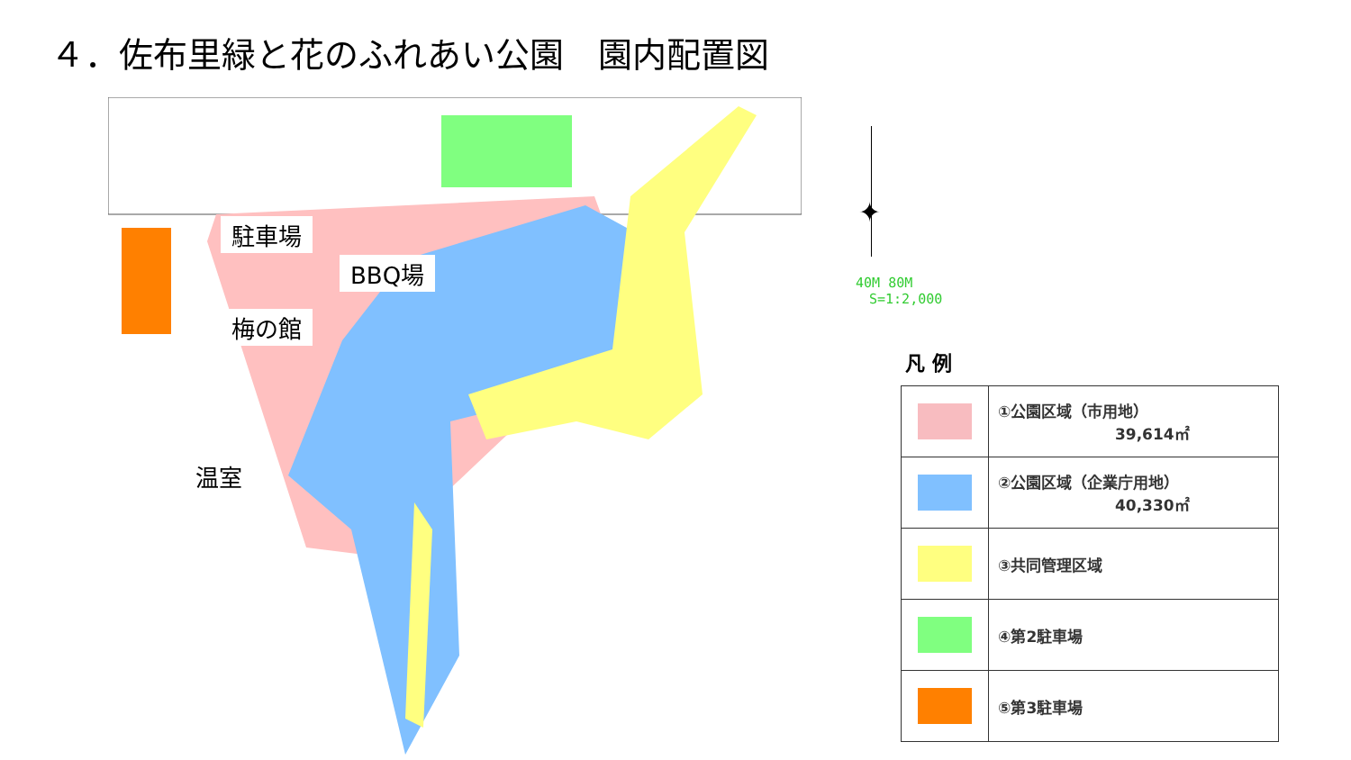４．佐布里緑と花のふれあい公園　園内配置図
駐車場
BBQ場
梅の館
温室
✦
40M 80M
S=1:2,000
凡 例
| | ①公園区域（市用地） 39,614㎡ |
| | ②公園区域（企業庁用地） 40,330㎡ |
| | ③共同管理区域 |
| | ④第2駐車場 |
| | ⑤第3駐車場 |